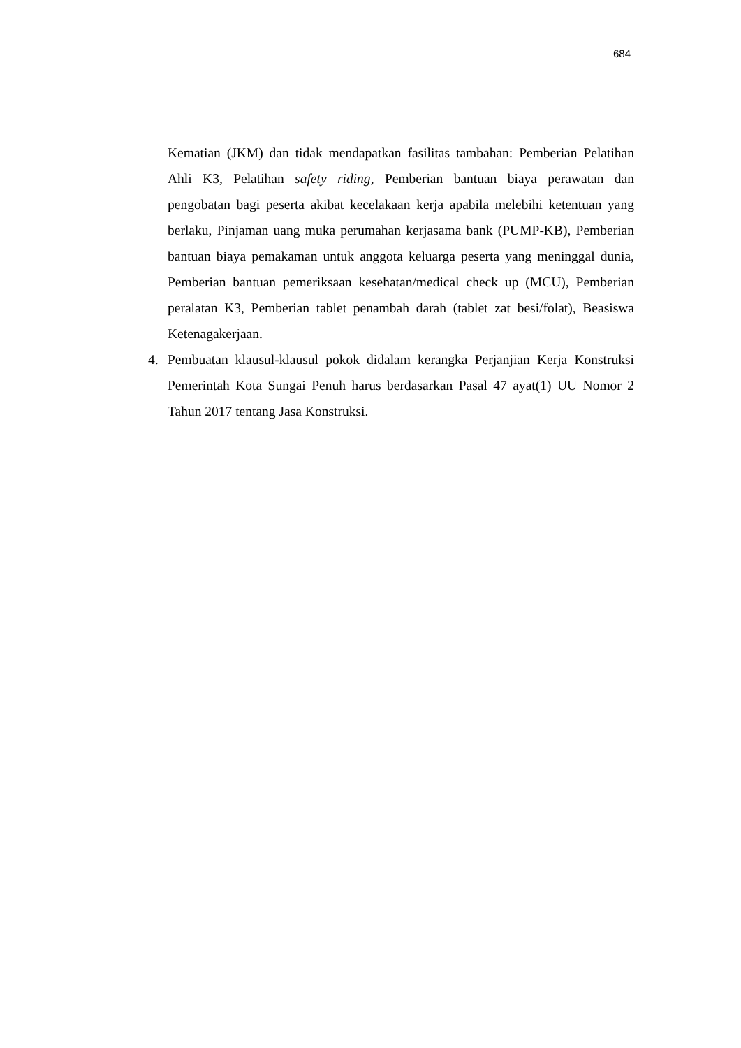684
Kematian (JKM) dan tidak mendapatkan fasilitas tambahan: Pemberian Pelatihan Ahli K3, Pelatihan safety riding, Pemberian bantuan biaya perawatan dan pengobatan bagi peserta akibat kecelakaan kerja apabila melebihi ketentuan yang berlaku, Pinjaman uang muka perumahan kerjasama bank (PUMP-KB), Pemberian bantuan biaya pemakaman untuk anggota keluarga peserta yang meninggal dunia, Pemberian bantuan pemeriksaan kesehatan/medical check up (MCU), Pemberian peralatan K3, Pemberian tablet penambah darah (tablet zat besi/folat), Beasiswa Ketenagakerjaan.
4. Pembuatan klausul-klausul pokok didalam kerangka Perjanjian Kerja Konstruksi Pemerintah Kota Sungai Penuh harus berdasarkan Pasal 47 ayat(1) UU Nomor 2 Tahun 2017 tentang Jasa Konstruksi.